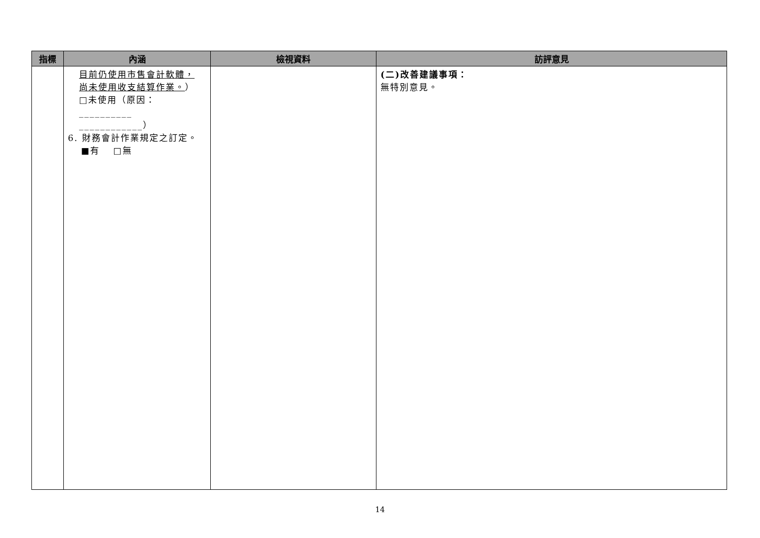| 指標 | 內涵 | 檢視資料 | 訪評意見 |
| --- | --- | --- | --- |
| | 目前仍使用市售會計軟體， 尚未使用收支結算作業。 ） □未使用（原因：__________ ____________） 6. 財務會計作業規定之訂定。 ■有 □無 | | (二)改善建議事項： 無特別意見。 |
14